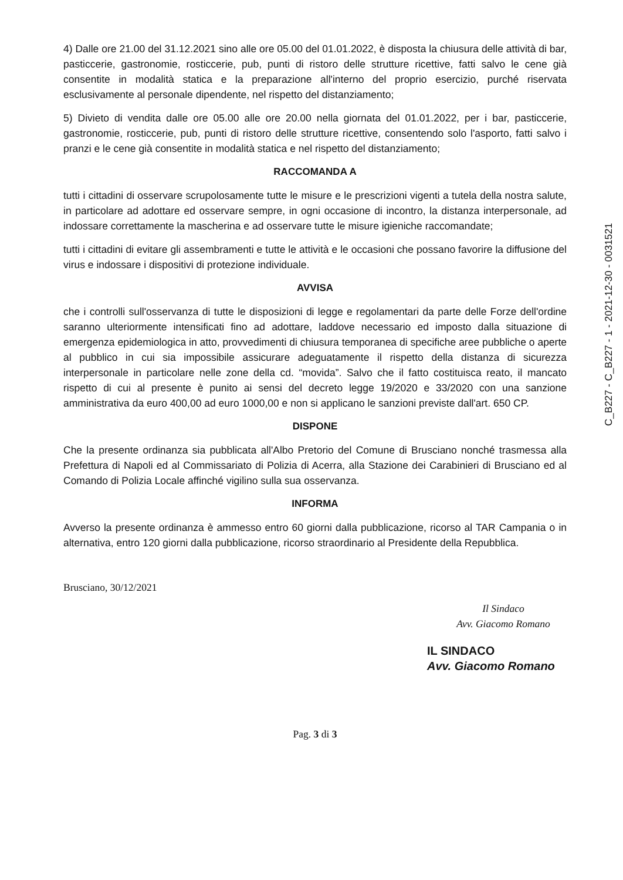4) Dalle ore 21.00 del 31.12.2021 sino alle ore 05.00 del 01.01.2022, è disposta la chiusura delle attività di bar, pasticcerie, gastronomie, rosticcerie, pub, punti di ristoro delle strutture ricettive, fatti salvo le cene già consentite in modalità statica e la preparazione all'interno del proprio esercizio, purché riservata esclusivamente al personale dipendente, nel rispetto del distanziamento;
5) Divieto di vendita dalle ore 05.00 alle ore 20.00 nella giornata del 01.01.2022, per i bar, pasticcerie, gastronomie, rosticcerie, pub, punti di ristoro delle strutture ricettive, consentendo solo l'asporto, fatti salvo i pranzi e le cene già consentite in modalità statica e nel rispetto del distanziamento;
RACCOMANDA A
tutti i cittadini di osservare scrupolosamente tutte le misure e le prescrizioni vigenti a tutela della nostra salute, in particolare ad adottare ed osservare sempre, in ogni occasione di incontro, la distanza interpersonale, ad indossare correttamente la mascherina e ad osservare tutte le misure igieniche raccomandate;
tutti i cittadini di evitare gli assembramenti e tutte le attività e le occasioni che possano favorire la diffusione del virus e indossare i dispositivi di protezione individuale.
AVVISA
che i controlli sull'osservanza di tutte le disposizioni di legge e regolamentari da parte delle Forze dell'ordine saranno ulteriormente intensificati fino ad adottare, laddove necessario ed imposto dalla situazione di emergenza epidemiologica in atto, provvedimenti di chiusura temporanea di specifiche aree pubbliche o aperte al pubblico in cui sia impossibile assicurare adeguatamente il rispetto della distanza di sicurezza interpersonale in particolare nelle zone della cd. “movida”. Salvo che il fatto costituisca reato, il mancato rispetto di cui al presente è punito ai sensi del decreto legge 19/2020 e 33/2020 con una sanzione amministrativa da euro 400,00 ad euro 1000,00 e non si applicano le sanzioni previste dall'art. 650 CP.
DISPONE
Che la presente ordinanza sia pubblicata all'Albo Pretorio del Comune di Brusciano nonché trasmessa alla Prefettura di Napoli ed al Commissariato di Polizia di Acerra, alla Stazione dei Carabinieri di Brusciano ed al Comando di Polizia Locale affinché vigilino sulla sua osservanza.
INFORMA
Avverso la presente ordinanza è ammesso entro 60 giorni dalla pubblicazione, ricorso al TAR Campania o in alternativa, entro 120 giorni dalla pubblicazione, ricorso straordinario al Presidente della Repubblica.
Brusciano, 30/12/2021
Il Sindaco
Avv. Giacomo Romano
IL SINDACO
Avv. Giacomo Romano
Pag. 3 di 3
C_B227 - C_B227 - 1 - 2021-12-30 - 0031521